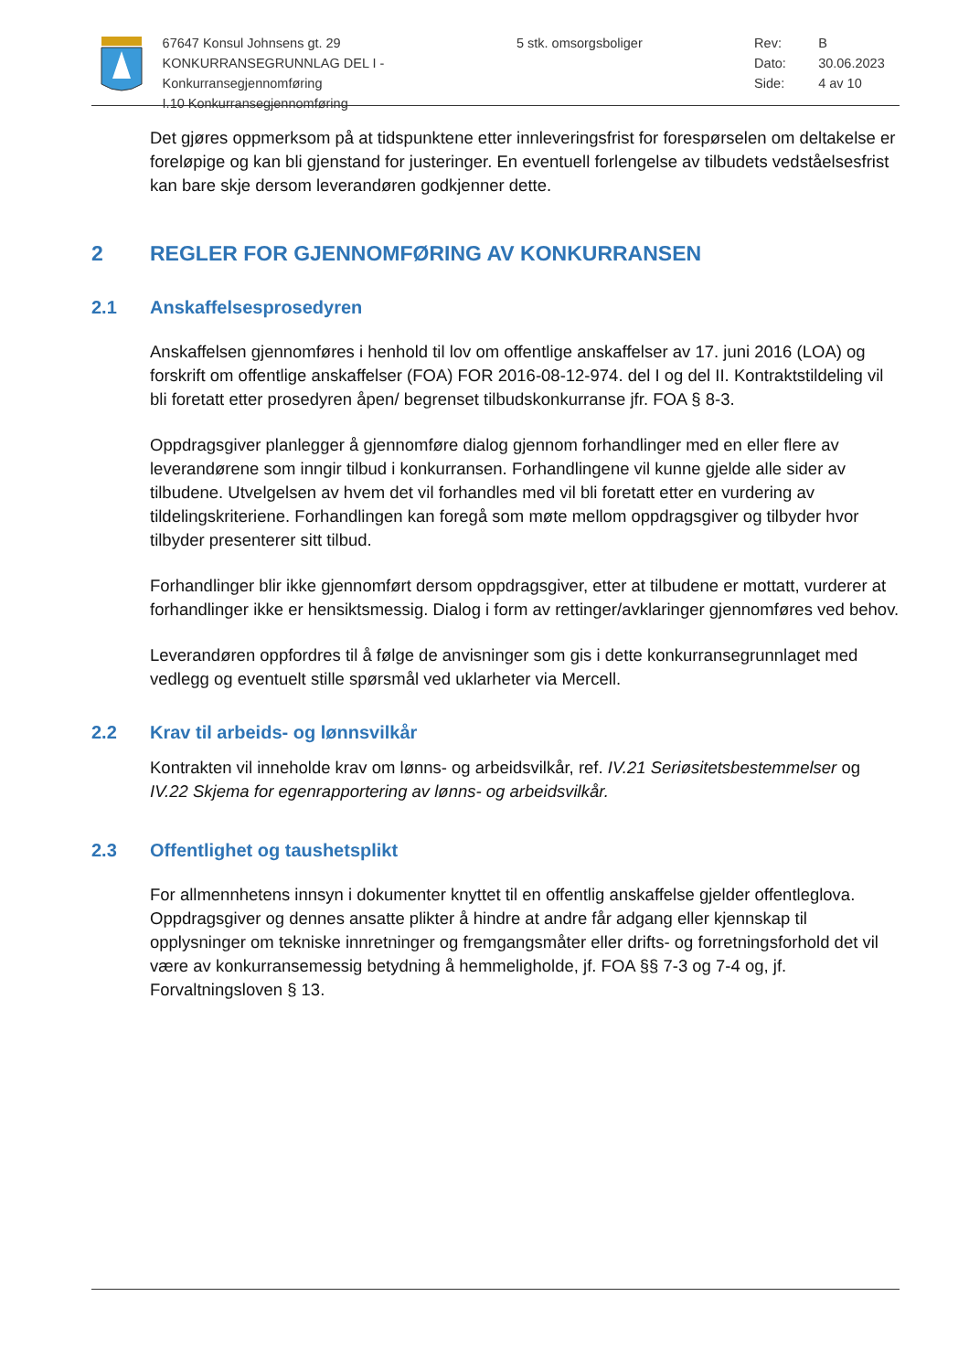67647 Konsul Johnsens gt. 29
KONKURRANSEGRUNNLAG DEL I - Konkurransegjennomføring
I.10 Konkurransegjennomføring
5 stk. omsorgsboliger Rev: B
Dato: 30.06.2023
Side: 4 av 10
Det gjøres oppmerksom på at tidspunktene etter innleveringsfrist for forespørselen om deltakelse er foreløpige og kan bli gjenstand for justeringer. En eventuell forlengelse av tilbudets vedståelsesfrist kan bare skje dersom leverandøren godkjenner dette.
2 REGLER FOR GJENNOMFØRING AV KONKURRANSEN
2.1 Anskaffelsesprosedyren
Anskaffelsen gjennomføres i henhold til lov om offentlige anskaffelser av 17. juni 2016 (LOA) og forskrift om offentlige anskaffelser (FOA) FOR 2016-08-12-974. del I og del II. Kontraktstildeling vil bli foretatt etter prosedyren åpen/ begrenset tilbudskonkurranse jfr. FOA § 8-3.
Oppdragsgiver planlegger å gjennomføre dialog gjennom forhandlinger med en eller flere av leverandørene som inngir tilbud i konkurransen. Forhandlingene vil kunne gjelde alle sider av tilbudene. Utvelgelsen av hvem det vil forhandles med vil bli foretatt etter en vurdering av tildelingskriteriene. Forhandlingen kan foregå som møte mellom oppdragsgiver og tilbyder hvor tilbyder presenterer sitt tilbud.
Forhandlinger blir ikke gjennomført dersom oppdragsgiver, etter at tilbudene er mottatt, vurderer at forhandlinger ikke er hensiktsmessig. Dialog i form av rettinger/avklaringer gjennomføres ved behov.
Leverandøren oppfordres til å følge de anvisninger som gis i dette konkurransegrunnlaget med vedlegg og eventuelt stille spørsmål ved uklarheter via Mercell.
2.2 Krav til arbeids- og lønnsvilkår
Kontrakten vil inneholde krav om lønns- og arbeidsvilkår, ref. IV.21 Seriøsitetsbestemmelser og IV.22 Skjema for egenrapportering av lønns- og arbeidsvilkår.
2.3 Offentlighet og taushetsplikt
For allmennhetens innsyn i dokumenter knyttet til en offentlig anskaffelse gjelder offentleglova. Oppdragsgiver og dennes ansatte plikter å hindre at andre får adgang eller kjennskap til opplysninger om tekniske innretninger og fremgangsmåter eller drifts- og forretningsforhold det vil være av konkurransemessig betydning å hemmeligholde, jf. FOA §§ 7-3 og 7-4 og, jf. Forvaltningsloven § 13.